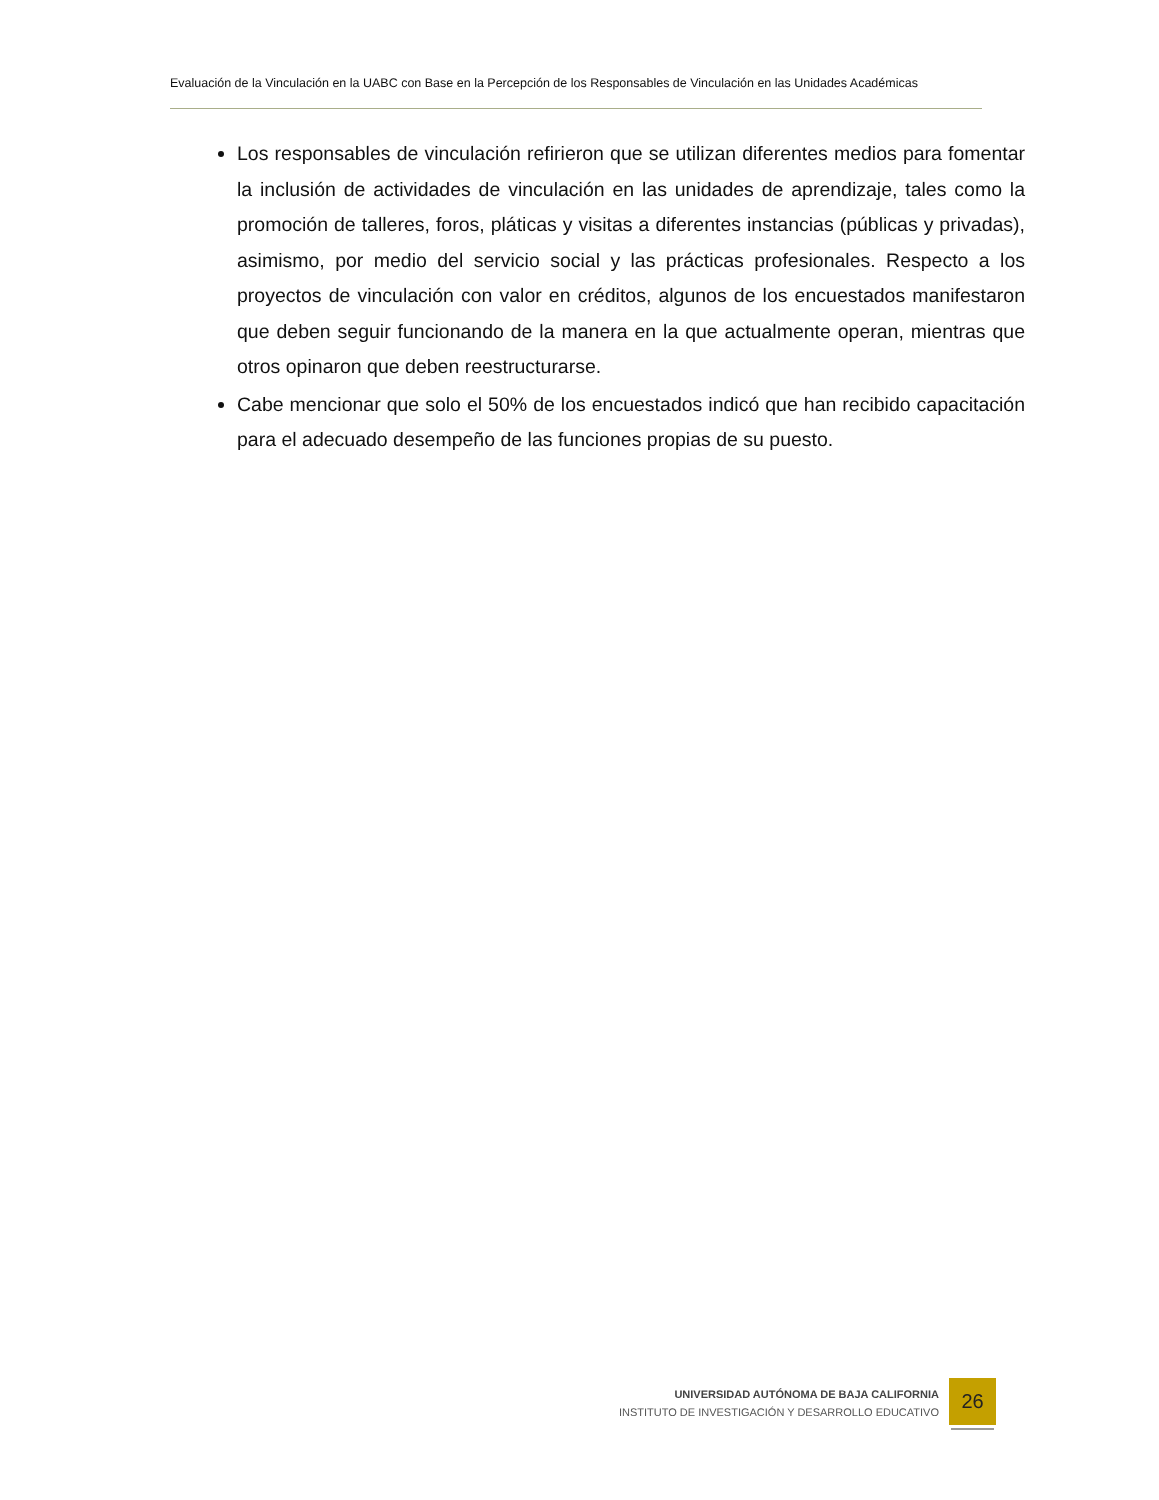Evaluación de la Vinculación en la UABC con Base en la Percepción de los Responsables de Vinculación en las Unidades Académicas
Los responsables de vinculación refirieron que se utilizan diferentes medios para fomentar la inclusión de actividades de vinculación en las unidades de aprendizaje, tales como la promoción de talleres, foros, pláticas y visitas a diferentes instancias (públicas y privadas), asimismo, por medio del servicio social y las prácticas profesionales. Respecto a los proyectos de vinculación con valor en créditos, algunos de los encuestados manifestaron que deben seguir funcionando de la manera en la que actualmente operan, mientras que otros opinaron que deben reestructurarse.
Cabe mencionar que solo el 50% de los encuestados indicó que han recibido capacitación para el adecuado desempeño de las funciones propias de su puesto.
UNIVERSIDAD AUTÓNOMA DE BAJA CALIFORNIA
INSTITUTO DE INVESTIGACIÓN Y DESARROLLO EDUCATIVO
26